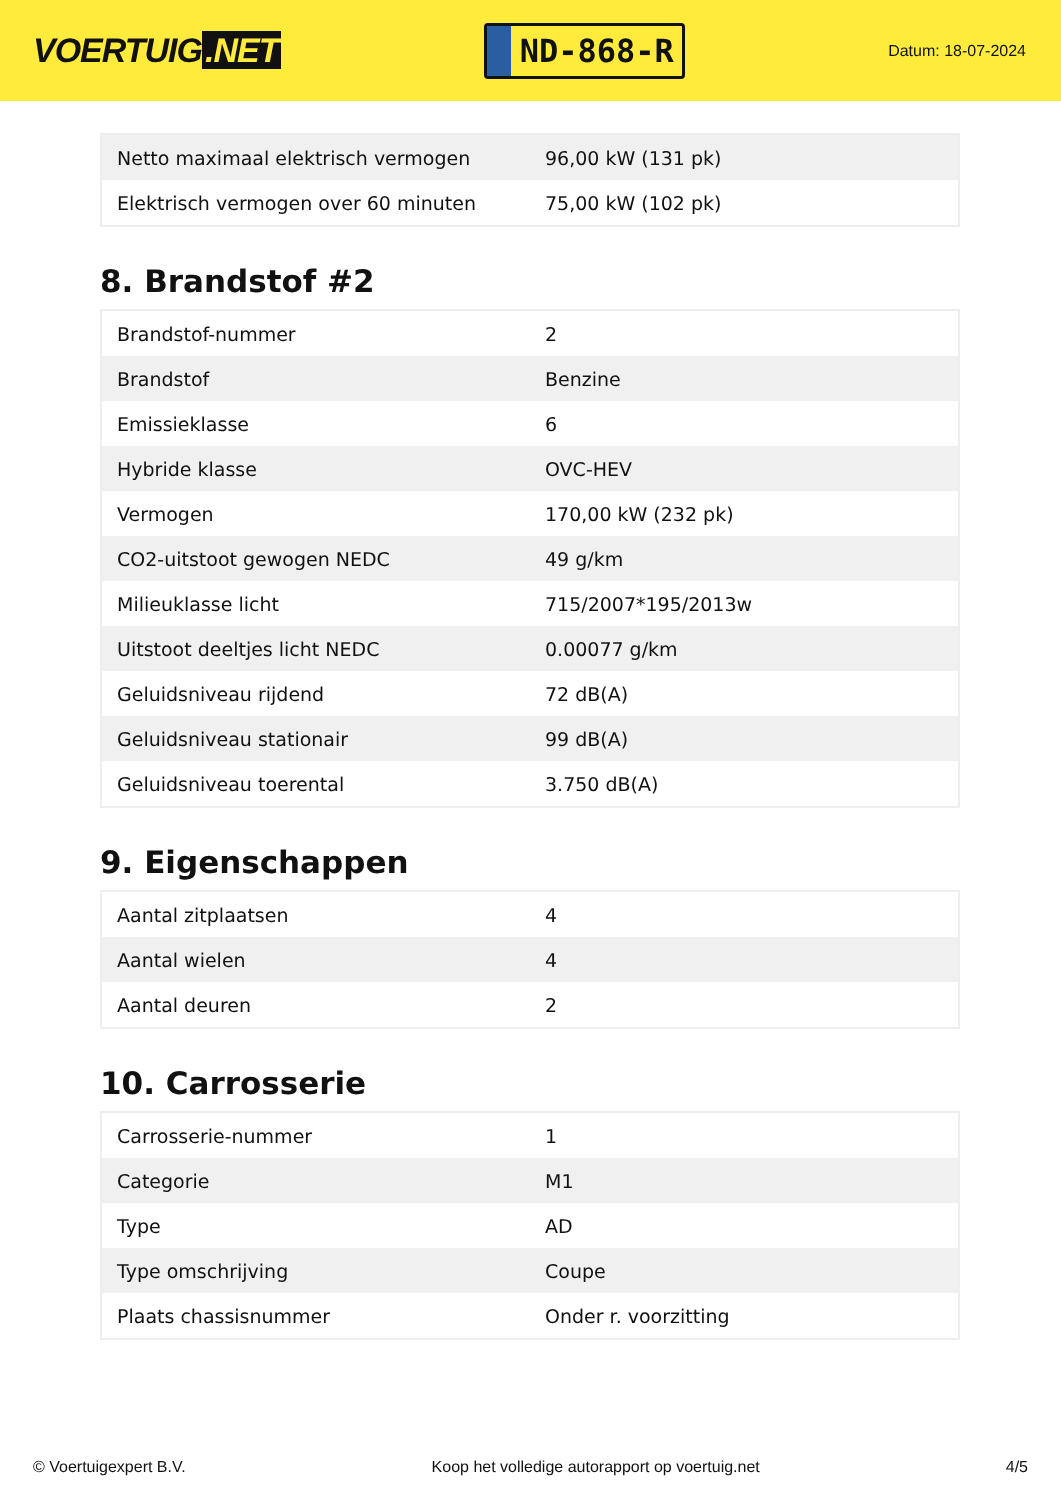VOERTUIG.NET
ND-868-R
Datum: 18-07-2024
| Netto maximaal elektrisch vermogen | 96,00 kW (131 pk) |
| Elektrisch vermogen over 60 minuten | 75,00 kW (102 pk) |
8. Brandstof #2
| Brandstof-nummer | 2 |
| Brandstof | Benzine |
| Emissieklasse | 6 |
| Hybride klasse | OVC-HEV |
| Vermogen | 170,00 kW (232 pk) |
| CO2-uitstoot gewogen NEDC | 49 g/km |
| Milieuklasse licht | 715/2007*195/2013w |
| Uitstoot deeltjes licht NEDC | 0.00077 g/km |
| Geluidsniveau rijdend | 72 dB(A) |
| Geluidsniveau stationair | 99 dB(A) |
| Geluidsniveau toerental | 3.750 dB(A) |
9. Eigenschappen
| Aantal zitplaatsen | 4 |
| Aantal wielen | 4 |
| Aantal deuren | 2 |
10. Carrosserie
| Carrosserie-nummer | 1 |
| Categorie | M1 |
| Type | AD |
| Type omschrijving | Coupe |
| Plaats chassisnummer | Onder r. voorzitting |
© Voertuigexpert B.V. Koop het volledige autorapport op voertuig.net 4/5